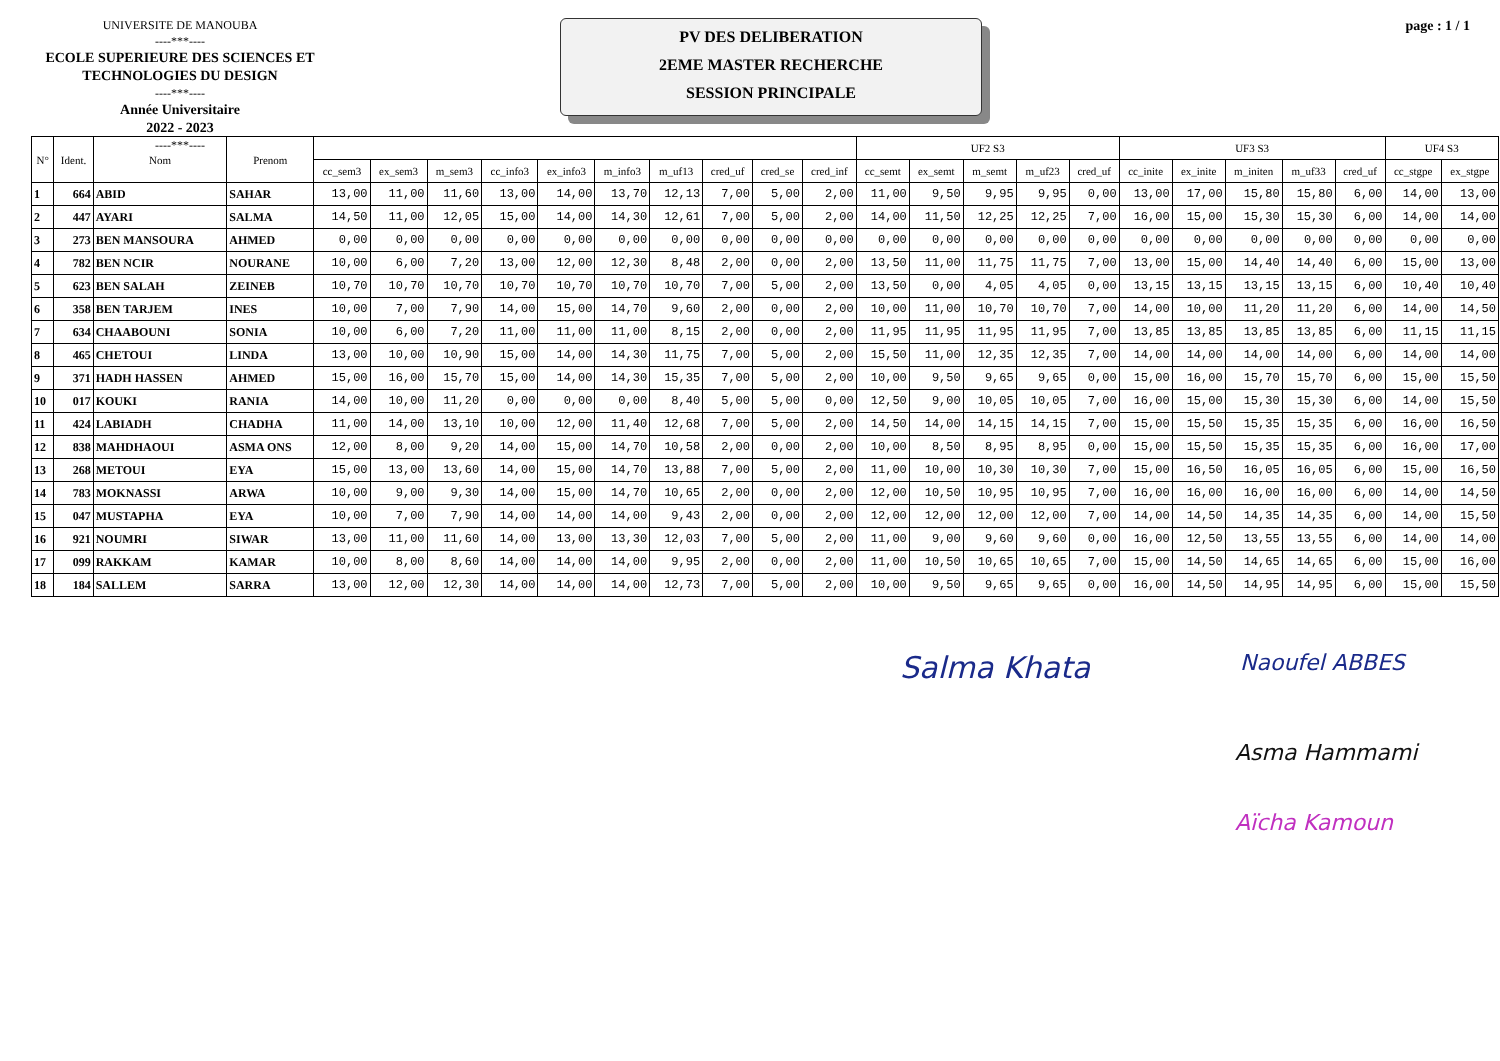UNIVERSITE DE MANOUBA
----***----
ECOLE SUPERIEURE DES SCIENCES ET TECHNOLOGIES DU DESIGN
----***----
Année Universitaire
2022 - 2023
----***----
PV DES DELIBERATION
2EME MASTER RECHERCHE
SESSION PRINCIPALE
page : 1 / 1
| N° | Ident. | Nom | Prenom | | | | | | | | | | | UF2 S3 | | | | | UF3 S3 | | | | | UF4 S3 | |
| --- | --- | --- | --- | --- | --- | --- | --- | --- | --- | --- | --- | --- | --- | --- | --- | --- | --- | --- | --- | --- | --- | --- | --- | --- | --- |
| | | | | cc_sem3 | ex_sem3 | m_sem3 | cc_info3 | ex_info3 | m_info3 | m_uf13 | cred_uf | cred_se | cred_inf | cc_semt | ex_semt | m_semt | m_uf23 | cred_uf | cc_inite | ex_inite | m_initen | m_uf33 | cred_uf | cc_stgpe | ex_stgpe |
| 1 | 664 | ABID | SAHAR | 13,00 | 11,00 | 11,60 | 13,00 | 14,00 | 13,70 | 12,13 | 7,00 | 5,00 | 2,00 | 11,00 | 9,50 | 9,95 | 9,95 | 0,00 | 13,00 | 17,00 | 15,80 | 15,80 | 6,00 | 14,00 | 13,00 |
| 2 | 447 | AYARI | SALMA | 14,50 | 11,00 | 12,05 | 15,00 | 14,00 | 14,30 | 12,61 | 7,00 | 5,00 | 2,00 | 14,00 | 11,50 | 12,25 | 12,25 | 7,00 | 16,00 | 15,00 | 15,30 | 15,30 | 6,00 | 14,00 | 14,00 |
| 3 | 273 | BEN MANSOURA | AHMED | 0,00 | 0,00 | 0,00 | 0,00 | 0,00 | 0,00 | 0,00 | 0,00 | 0,00 | 0,00 | 0,00 | 0,00 | 0,00 | 0,00 | 0,00 | 0,00 | 0,00 | 0,00 | 0,00 | 0,00 | 0,00 | 0,00 |
| 4 | 782 | BEN NCIR | NOURANE | 10,00 | 6,00 | 7,20 | 13,00 | 12,00 | 12,30 | 8,48 | 2,00 | 0,00 | 2,00 | 13,50 | 11,00 | 11,75 | 11,75 | 7,00 | 13,00 | 15,00 | 14,40 | 14,40 | 6,00 | 15,00 | 13,00 |
| 5 | 623 | BEN SALAH | ZEINEB | 10,70 | 10,70 | 10,70 | 10,70 | 10,70 | 10,70 | 10,70 | 7,00 | 5,00 | 2,00 | 13,50 | 0,00 | 4,05 | 4,05 | 0,00 | 13,15 | 13,15 | 13,15 | 13,15 | 6,00 | 10,40 | 10,40 |
| 6 | 358 | BEN TARJEM | INES | 10,00 | 7,00 | 7,90 | 14,00 | 15,00 | 14,70 | 9,60 | 2,00 | 0,00 | 2,00 | 10,00 | 11,00 | 10,70 | 10,70 | 7,00 | 14,00 | 10,00 | 11,20 | 11,20 | 6,00 | 14,00 | 14,50 |
| 7 | 634 | CHAABOUNI | SONIA | 10,00 | 6,00 | 7,20 | 11,00 | 11,00 | 11,00 | 8,15 | 2,00 | 0,00 | 2,00 | 11,95 | 11,95 | 11,95 | 11,95 | 7,00 | 13,85 | 13,85 | 13,85 | 13,85 | 6,00 | 11,15 | 11,15 |
| 8 | 465 | CHETOUI | LINDA | 13,00 | 10,00 | 10,90 | 15,00 | 14,00 | 14,30 | 11,75 | 7,00 | 5,00 | 2,00 | 15,50 | 11,00 | 12,35 | 12,35 | 7,00 | 14,00 | 14,00 | 14,00 | 14,00 | 6,00 | 14,00 | 14,00 |
| 9 | 371 | HADH HASSEN | AHMED | 15,00 | 16,00 | 15,70 | 15,00 | 14,00 | 14,30 | 15,35 | 7,00 | 5,00 | 2,00 | 10,00 | 9,50 | 9,65 | 9,65 | 0,00 | 15,00 | 16,00 | 15,70 | 15,70 | 6,00 | 15,00 | 15,50 |
| 10 | 017 | KOUKI | RANIA | 14,00 | 10,00 | 11,20 | 0,00 | 0,00 | 0,00 | 8,40 | 5,00 | 5,00 | 0,00 | 12,50 | 9,00 | 10,05 | 10,05 | 7,00 | 16,00 | 15,00 | 15,30 | 15,30 | 6,00 | 14,00 | 15,50 |
| 11 | 424 | LABIADH | CHADHA | 11,00 | 14,00 | 13,10 | 10,00 | 12,00 | 11,40 | 12,68 | 7,00 | 5,00 | 2,00 | 14,50 | 14,00 | 14,15 | 14,15 | 7,00 | 15,00 | 15,50 | 15,35 | 15,35 | 6,00 | 16,00 | 16,50 |
| 12 | 838 | MAHDHAOUI | ASMA ONS | 12,00 | 8,00 | 9,20 | 14,00 | 15,00 | 14,70 | 10,58 | 2,00 | 0,00 | 2,00 | 10,00 | 8,50 | 8,95 | 8,95 | 0,00 | 15,00 | 15,50 | 15,35 | 15,35 | 6,00 | 16,00 | 17,00 |
| 13 | 268 | METOUI | EYA | 15,00 | 13,00 | 13,60 | 14,00 | 15,00 | 14,70 | 13,88 | 7,00 | 5,00 | 2,00 | 11,00 | 10,00 | 10,30 | 10,30 | 7,00 | 15,00 | 16,50 | 16,05 | 16,05 | 6,00 | 15,00 | 16,50 |
| 14 | 783 | MOKNASSI | ARWA | 10,00 | 9,00 | 9,30 | 14,00 | 15,00 | 14,70 | 10,65 | 2,00 | 0,00 | 2,00 | 12,00 | 10,50 | 10,95 | 10,95 | 7,00 | 16,00 | 16,00 | 16,00 | 16,00 | 6,00 | 14,00 | 14,50 |
| 15 | 047 | MUSTAPHA | EYA | 10,00 | 7,00 | 7,90 | 14,00 | 14,00 | 14,00 | 9,43 | 2,00 | 0,00 | 2,00 | 12,00 | 12,00 | 12,00 | 12,00 | 7,00 | 14,00 | 14,50 | 14,35 | 14,35 | 6,00 | 14,00 | 15,50 |
| 16 | 921 | NOUMRI | SIWAR | 13,00 | 11,00 | 11,60 | 14,00 | 13,00 | 13,30 | 12,03 | 7,00 | 5,00 | 2,00 | 11,00 | 9,00 | 9,60 | 9,60 | 0,00 | 16,00 | 12,50 | 13,55 | 13,55 | 6,00 | 14,00 | 14,00 |
| 17 | 099 | RAKKAM | KAMAR | 10,00 | 8,00 | 8,60 | 14,00 | 14,00 | 14,00 | 9,95 | 2,00 | 0,00 | 2,00 | 11,00 | 10,50 | 10,65 | 10,65 | 7,00 | 15,00 | 14,50 | 14,65 | 14,65 | 6,00 | 15,00 | 16,00 |
| 18 | 184 | SALLEM | SARRA | 13,00 | 12,00 | 12,30 | 14,00 | 14,00 | 14,00 | 12,73 | 7,00 | 5,00 | 2,00 | 10,00 | 9,50 | 9,65 | 9,65 | 0,00 | 16,00 | 14,50 | 14,95 | 14,95 | 6,00 | 15,00 | 15,50 |
Salma Khata Naoufel ABBES
Asma Hammami
Aïcha Kamoun